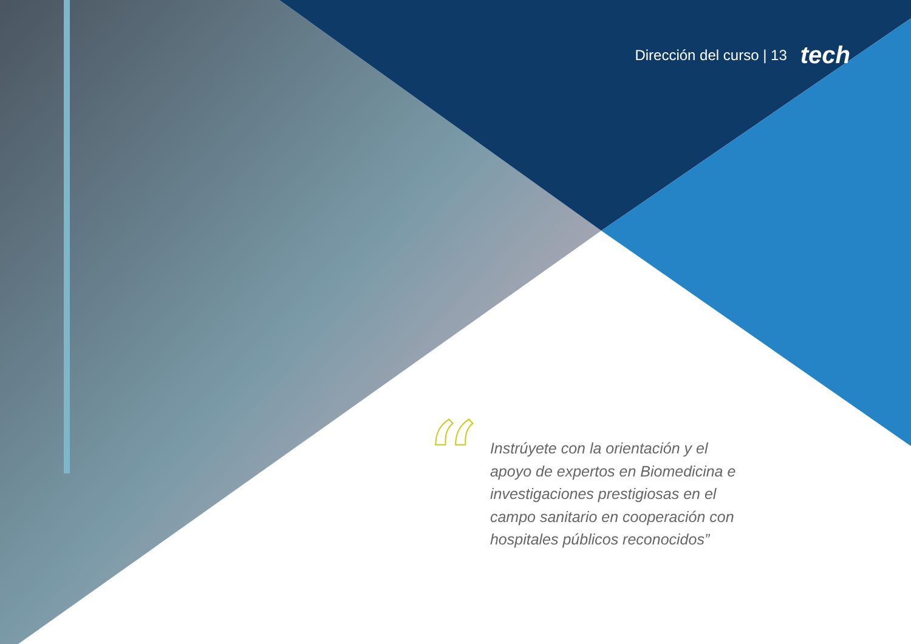Dirección del curso | 13 tech
“
Instrúyete con la orientación y el apoyo de expertos en Biomedicina e investigaciones prestigiosas en el campo sanitario en cooperación con hospitales públicos reconocidos”